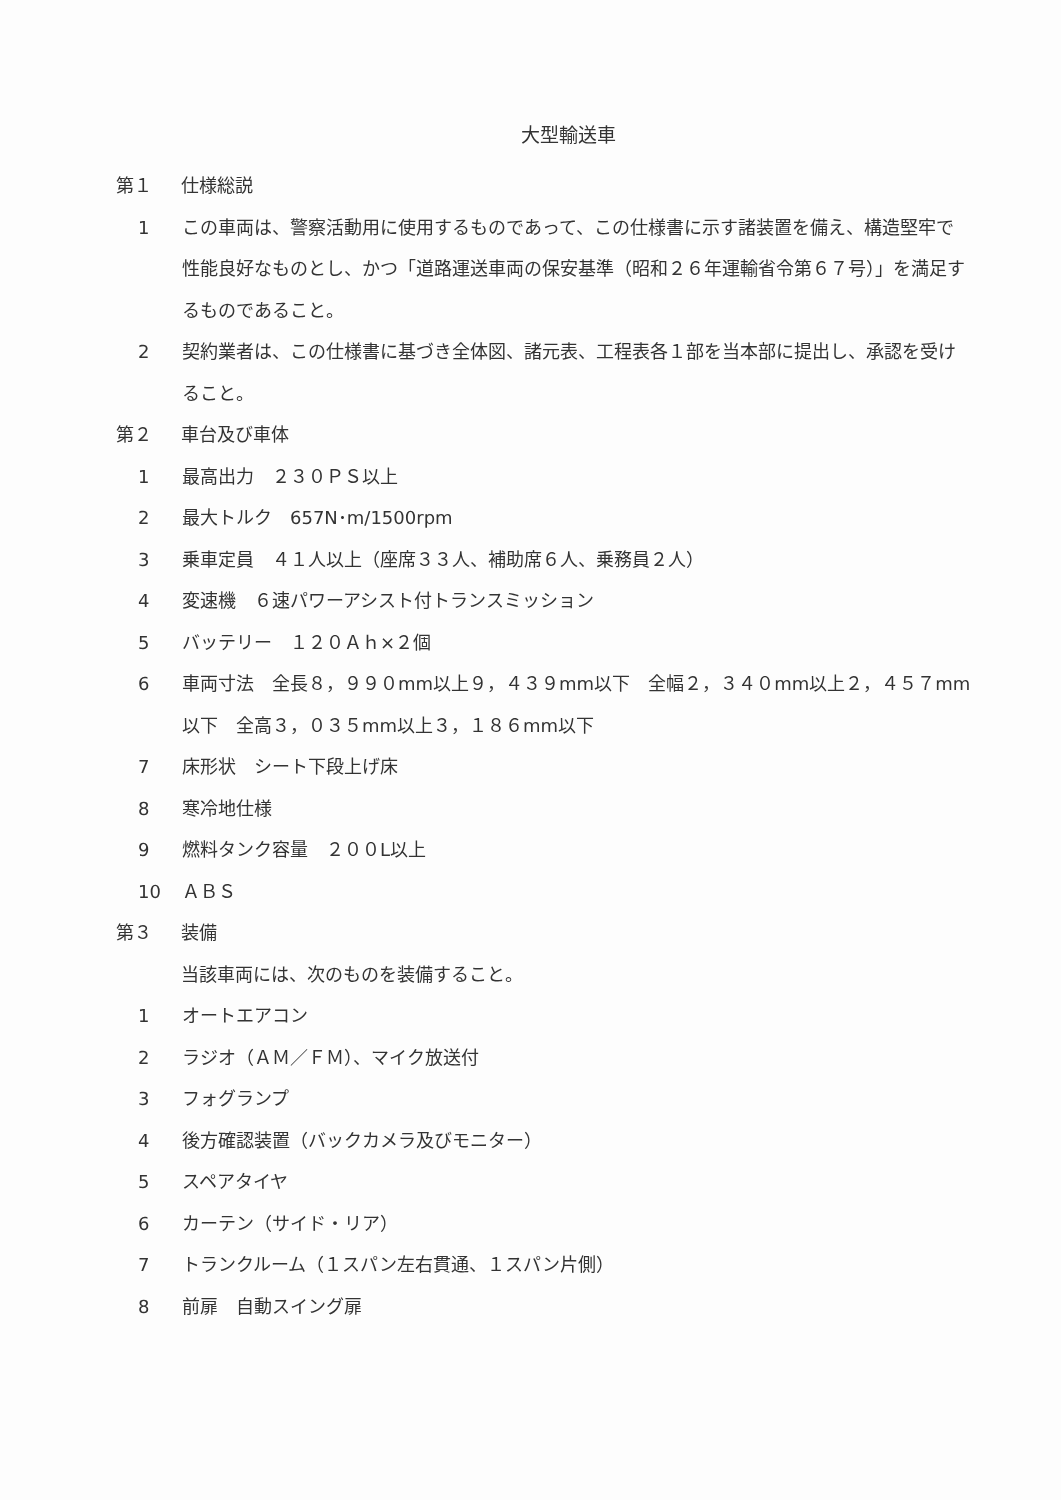大型輸送車
第１ 仕様総説
1 この車両は、警察活動用に使用するものであって、この仕様書に示す諸装置を備え、構造堅牢で性能良好なものとし、かつ「道路運送車両の保安基準（昭和２６年運輸省令第６７号）」を満足するものであること。
2 契約業者は、この仕様書に基づき全体図、諸元表、工程表各１部を当本部に提出し、承認を受けること。
第２ 車台及び車体
1 最高出力　２３０ＰＳ以上
2 最大トルク　657N･m/1500rpm
3 乗車定員　４１人以上（座席３３人、補助席６人、乗務員２人）
4 変速機　６速パワーアシスト付トランスミッション
5 バッテリー　１２０Ａｈ×２個
6 車両寸法　全長８，９９０mm以上９，４３９mm以下　全幅２，３４０mm以上２，４５７mm以下　全高３，０３５mm以上３，１８６mm以下
7 床形状　シート下段上げ床
8 寒冷地仕様
9 燃料タンク容量　２００L以上
10 ＡＢＳ
第３ 装備
当該車両には、次のものを装備すること。
1 オートエアコン
2 ラジオ（ＡＭ／ＦＭ）、マイク放送付
3 フォグランプ
4 後方確認装置（バックカメラ及びモニター）
5 スペアタイヤ
6 カーテン（サイド・リア）
7 トランクルーム（１スパン左右貫通、１スパン片側）
8 前扉　自動スイング扉